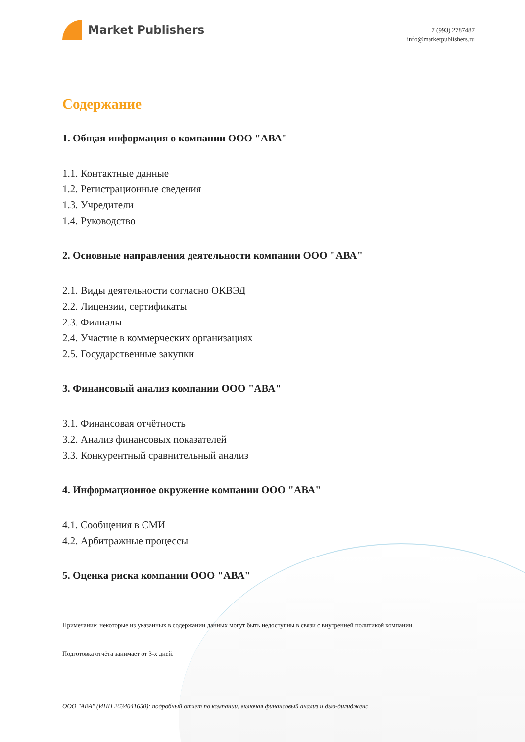Market Publishers
+7 (993) 2787487
info@marketpublishers.ru
Содержание
1. Общая информация о компании ООО "АВА"
1.1. Контактные данные
1.2. Регистрационные сведения
1.3. Учредители
1.4. Руководство
2. Основные направления деятельности компании ООО "АВА"
2.1. Виды деятельности согласно ОКВЭД
2.2. Лицензии, сертификаты
2.3. Филиалы
2.4. Участие в коммерческих организациях
2.5. Государственные закупки
3. Финансовый анализ компании ООО "АВА"
3.1. Финансовая отчётность
3.2. Анализ финансовых показателей
3.3. Конкурентный сравнительный анализ
4. Информационное окружение компании ООО "АВА"
4.1. Сообщения в СМИ
4.2. Арбитражные процессы
5. Оценка риска компании ООО "АВА"
Примечание: некоторые из указанных в содержании данных могут быть недоступны в связи с внутренней политикой компании.
Подготовка отчёта занимает от 3-х дней.
ООО "АВА" (ИНН 2634041650): подробный отчет по компании, включая финансовый анализ и дью-дилидженс